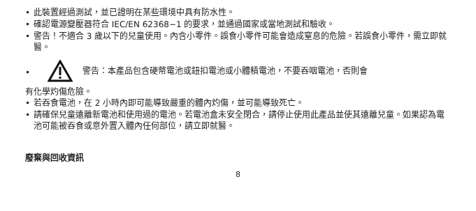• 此裝置經過測試，並已證明在某些環境中具有防水性。
• 確認電源變壓器符合 IEC/EN 62368−1 的要求，並通過國家或當地測試和驗收。
• 警告！不適合 3 歲以下的兒童使用。內含小零件。誤食小零件可能會造成窒息的危險。若誤食小零件，需立即就醫。
•
警告：本產品包含硬幣電池或鈕扣電池或小體積電池，不要吞咽電池，否則會
有化學灼傷危險。
• 若吞食電池，在 2 小時內即可能導致嚴重的體內灼傷，並可能導致死亡。
• 請確保兒童遠離新電池和使用過的電池。若電池盒未安全閉合，請停止使用此產品並使其遠離兒童。如果認為電池可能被吞食或意外置入體內任何部位，請立即就醫。
廢棄與回收資訊
8